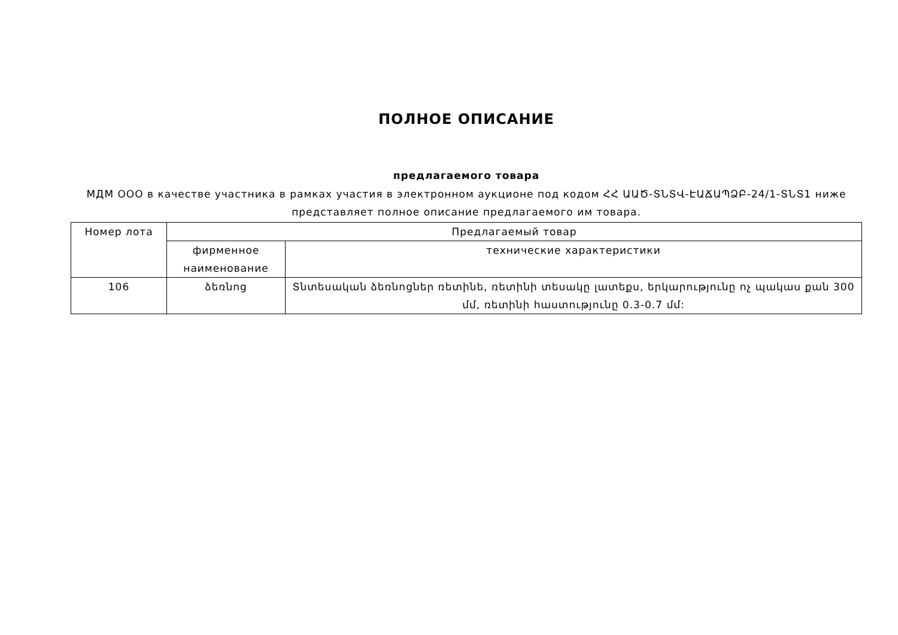ПОЛНОЕ ОПИСАНИЕ
предлагаемого товара
МДМ ООО в качестве участника в рамках участия в электронном аукционе под кодом ՀՀ ԱԱԾ-ՏՆՏՎ-ԷԱՃԱՊՁԲ-24/1-ՏՆՏ1 ниже представляет полное описание предлагаемого им товара.
| Номер лота | Предлагаемый товар | |
| --- | --- | --- |
| | фирменное наименование | технические характеристики |
| 106 | ձեռնոց | Տնտեսական ձեռնոցներ ռետինե, ռետինի տեսակը լատեքս, երկարությունը ոչ պակաս քան 300 մմ, ռետինի հաստությունը 0.3-0.7 մմ: |